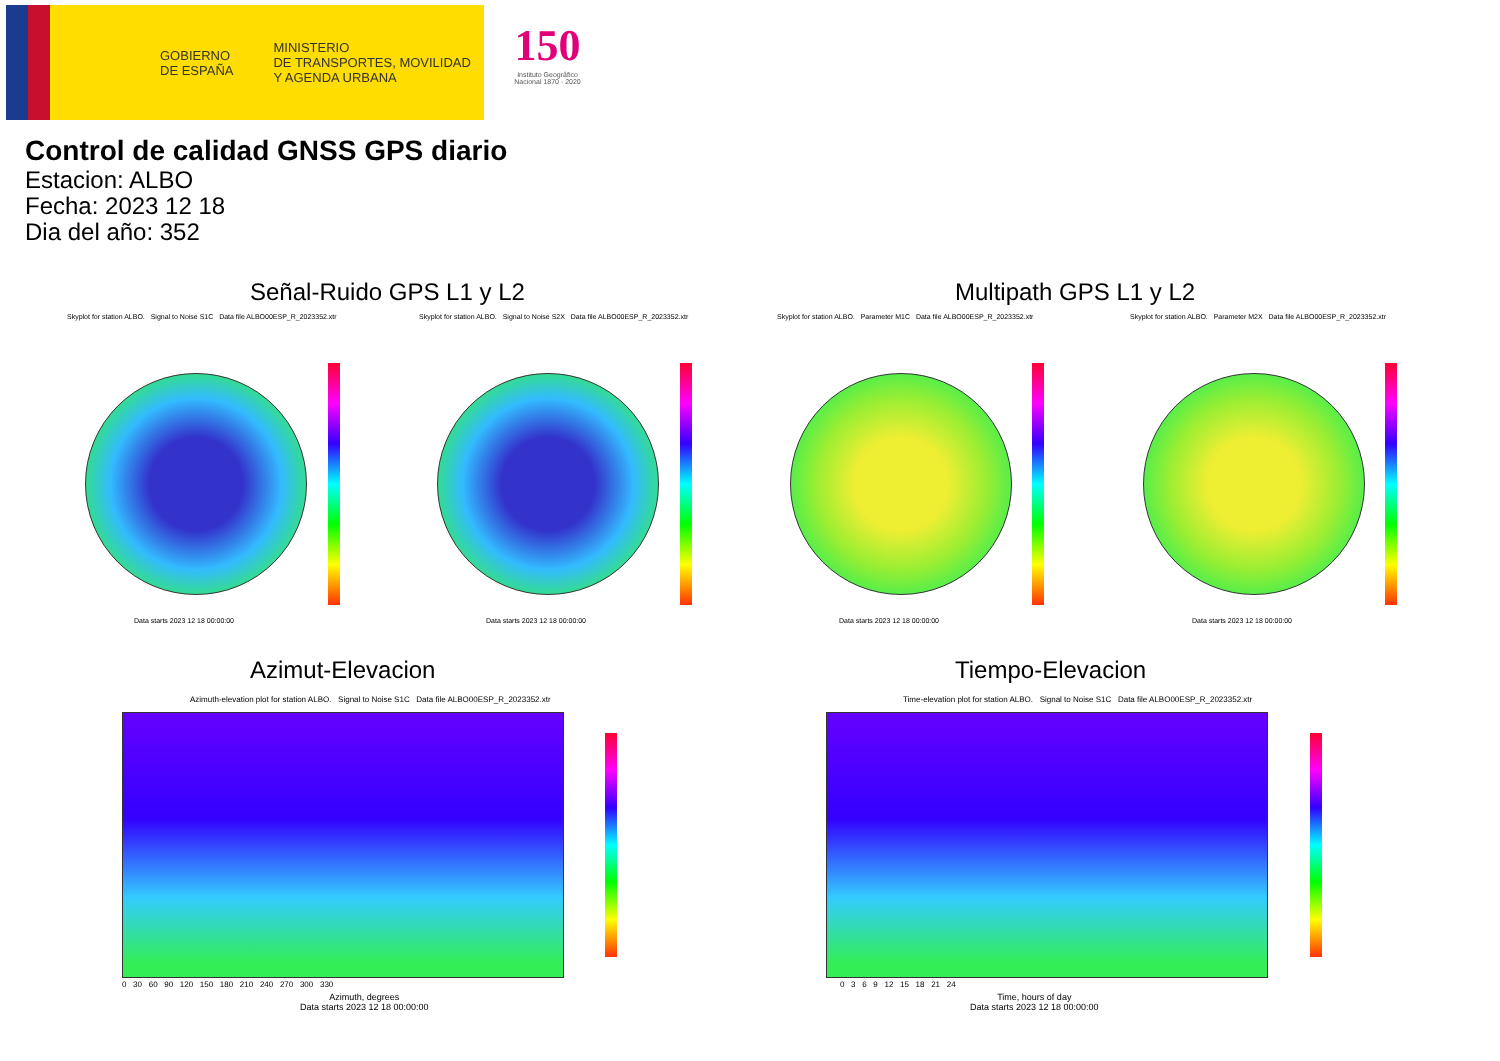GOBIERNO
DE ESPAÑA
MINISTERIO
DE TRANSPORTES, MOVILIDAD
Y AGENDA URBANA
150
Instituto Geográfico Nacional 1870 · 2020
Control de calidad GNSS GPS diario
Estacion: ALBO
Fecha: 2023 12 18
Dia del año: 352
Señal-Ruido GPS L1 y L2 Multipath GPS L1 y L2
Skyplot for station ALBO. Signal to Noise S1C Data file ALBO00ESP_R_2023352.xtr
Data starts 2023 12 18 00:00:00
Skyplot for station ALBO. Signal to Noise S2X Data file ALBO00ESP_R_2023352.xtr
Data starts 2023 12 18 00:00:00
Skyplot for station ALBO. Parameter M1C Data file ALBO00ESP_R_2023352.xtr
Data starts 2023 12 18 00:00:00
Skyplot for station ALBO. Parameter M2X Data file ALBO00ESP_R_2023352.xtr
Data starts 2023 12 18 00:00:00
Azimut-Elevacion Tiempo-Elevacion
Azimuth-elevation plot for station ALBO. Signal to Noise S1C Data file ALBO00ESP_R_2023352.xtr
Azimuth, degrees
Data starts 2023 12 18 00:00:00
0 30 60 90 120 150 180 210 240 270 300 330
Time-elevation plot for station ALBO. Signal to Noise S1C Data file ALBO00ESP_R_2023352.xtr
Time, hours of day
Data starts 2023 12 18 00:00:00
0 3 6 9 12 15 18 21 24